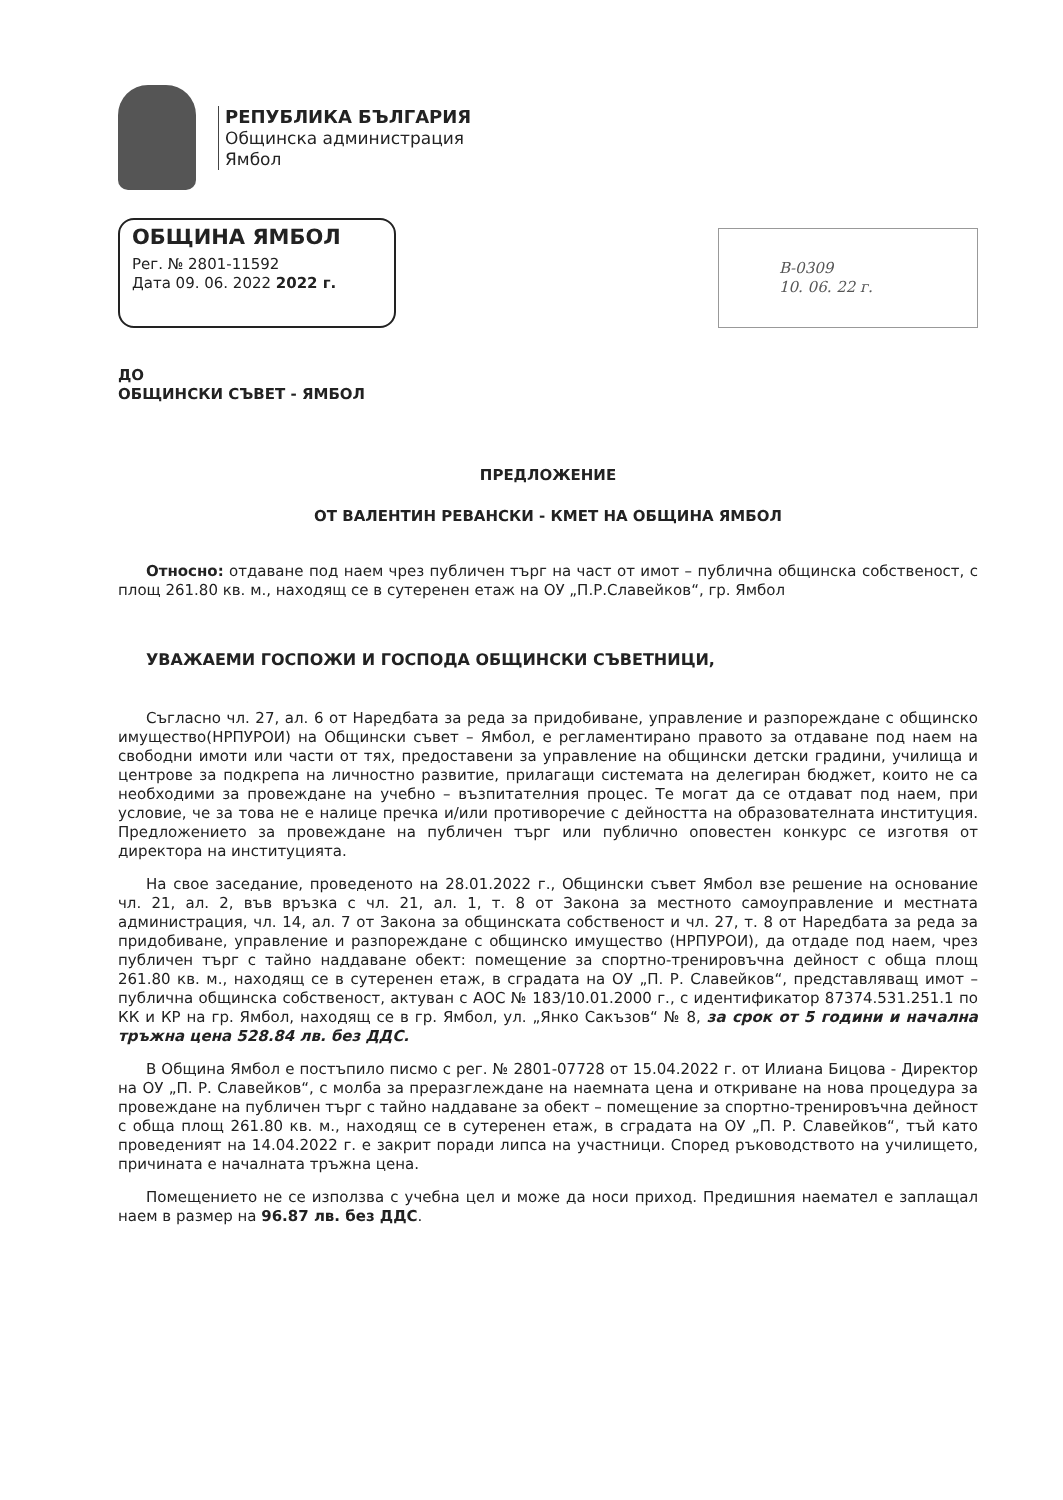РЕПУБЛИКА БЪЛГАРИЯ
Общинска администрация
Ямбол
ОБЩИНА ЯМБОЛ
Рег. № 2801-11592
Дата 09. 06. 2022 2022 г.
В-0309
10. 06. 22 г.
ДО
ОБЩИНСКИ СЪВЕТ - ЯМБОЛ
ПРЕДЛОЖЕНИЕ
ОТ ВАЛЕНТИН РЕВАНСКИ - КМЕТ НА ОБЩИНА ЯМБОЛ
Относно: отдаване под наем чрез публичен търг на част от имот – публична общинска собственост, с площ 261.80 кв. м., находящ се в сутеренен етаж на ОУ „П.Р.Славейков“, гр. Ямбол
УВАЖАЕМИ ГОСПОЖИ И ГОСПОДА ОБЩИНСКИ СЪВЕТНИЦИ,
Съгласно чл. 27, ал. 6 от Наредбата за реда за придобиване, управление и разпореждане с общинско имущество(НРПУРОИ) на Общински съвет – Ямбол, е регламентирано правото за отдаване под наем на свободни имоти или части от тях, предоставени за управление на общински детски градини, училища и центрове за подкрепа на личностно развитие, прилагащи системата на делегиран бюджет, които не са необходими за провеждане на учебно – възпитателния процес. Те могат да се отдават под наем, при условие, че за това не е налице пречка и/или противоречие с дейността на образователната институция. Предложението за провеждане на публичен търг или публично оповестен конкурс се изготвя от директора на институцията.
На свое заседание, проведеното на 28.01.2022 г., Общински съвет Ямбол взе решение на основание чл. 21, ал. 2, във връзка с чл. 21, ал. 1, т. 8 от Закона за местното самоуправление и местната администрация, чл. 14, ал. 7 от Закона за общинската собственост и чл. 27, т. 8 от Наредбата за реда за придобиване, управление и разпореждане с общинско имущество (НРПУРОИ), да отдаде под наем, чрез публичен търг с тайно наддаване обект: помещение за спортно-тренировъчна дейност с обща площ 261.80 кв. м., находящ се в сутеренен етаж, в сградата на ОУ „П. Р. Славейков“, представляващ имот – публична общинска собственост, актуван с АОС № 183/10.01.2000 г., с идентификатор 87374.531.251.1 по КК и КР на гр. Ямбол, находящ се в гр. Ямбол, ул. „Янко Сакъзов“ № 8, за срок от 5 години и начална тръжна цена 528.84 лв. без ДДС.
В Община Ямбол е постъпило писмо с рег. № 2801-07728 от 15.04.2022 г. от Илиана Бицова - Директор на ОУ „П. Р. Славейков“, с молба за преразглеждане на наемната цена и откриване на нова процедура за провеждане на публичен търг с тайно наддаване за обект – помещение за спортно-тренировъчна дейност с обща площ 261.80 кв. м., находящ се в сутеренен етаж, в сградата на ОУ „П. Р. Славейков“, тъй като проведеният на 14.04.2022 г. е закрит поради липса на участници. Според ръководството на училището, причината е началната тръжна цена.
Помещението не се използва с учебна цел и може да носи приход. Предишния наемател е заплащал наем в размер на 96.87 лв. без ДДС.